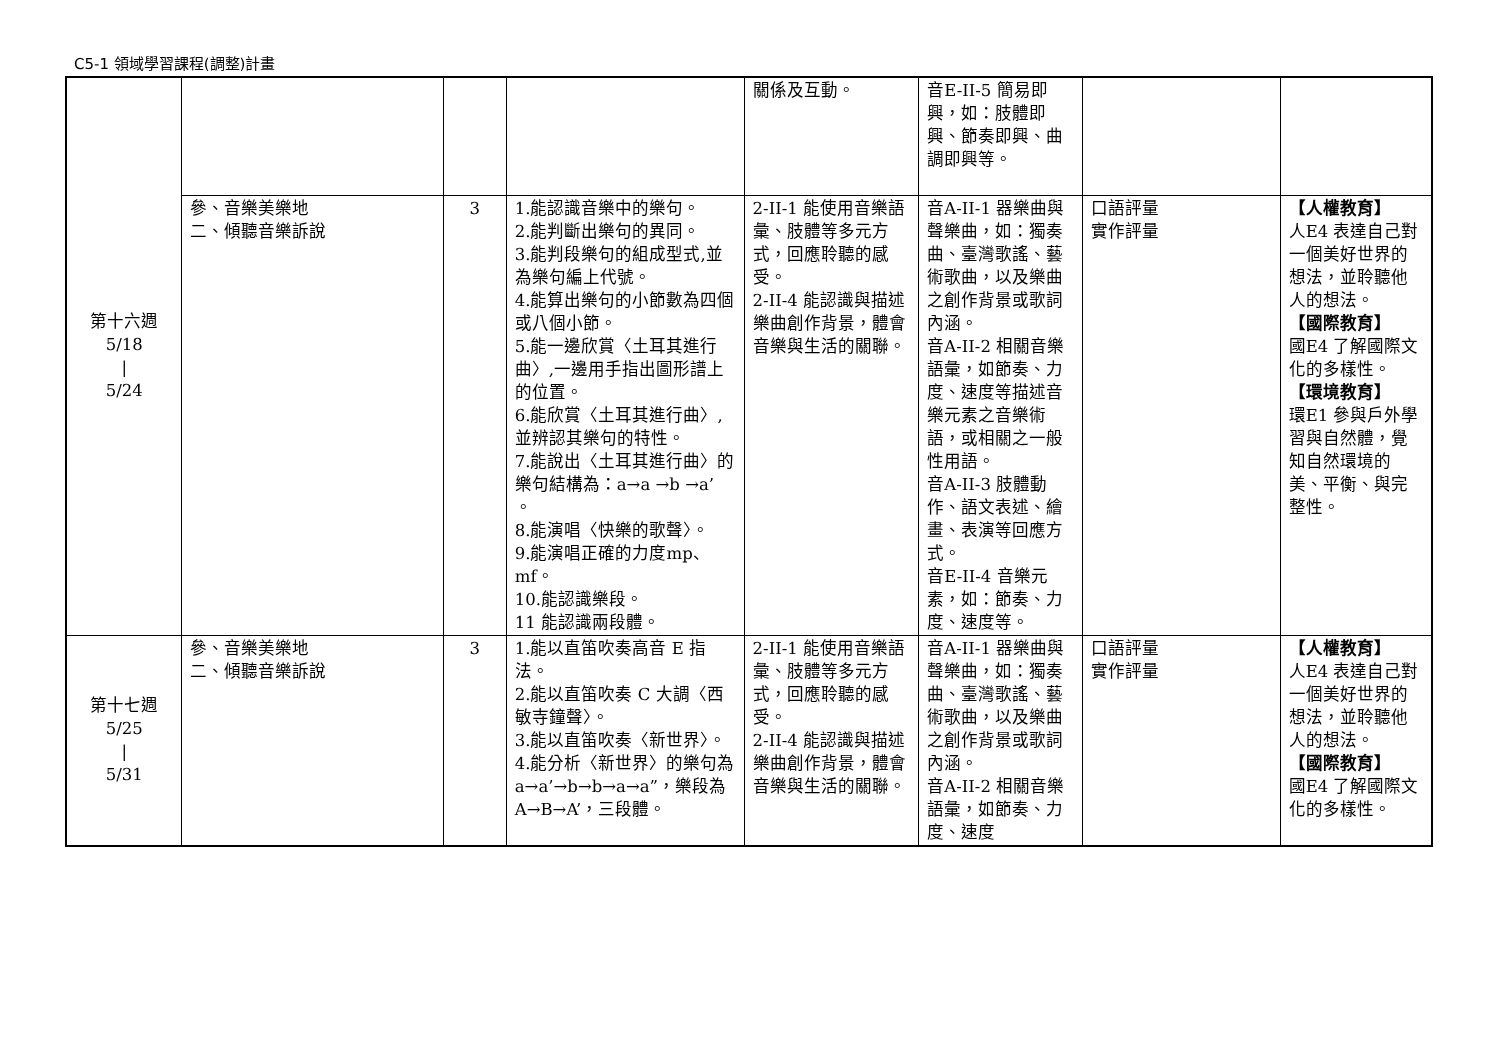C5-1 領域學習課程(調整)計畫
| 第十六週 5/18 / 5/24 | | | | 關係及互動。 | 音E-II-5 簡易即興，如：肢體即興、節奏即興、曲調即興等。 | | |
| | 參、音樂美樂地 二、傾聽音樂訴說 | 3 | 1.能認識音樂中的樂句。 2.能判斷出樂句的異同。 3.能判段樂句的組成型式,並為樂句編上代號。 4.能算出樂句的小節數為四個或八個小節。 5.能一邊欣賞〈土耳其進行曲〉,一邊用手指出圖形譜上的位置。 6.能欣賞〈土耳其進行曲〉,並辨認其樂句的特性。 7.能說出〈土耳其進行曲〉的樂句結構為：a→a →b →a’ 。 8.能演唱〈快樂的歌聲〉。 9.能演唱正確的力度mp、mf。 10.能認識樂段。 11 能認識兩段體。 | 2-II-1 能使用音樂語彙、肢體等多元方式，回應聆聽的感受。 2-II-4 能認識與描述樂曲創作背景，體會音樂與生活的關聯。 | 音A-II-1 器樂曲與聲樂曲，如：獨奏曲、臺灣歌謠、藝術歌曲，以及樂曲之創作背景或歌詞內涵。 音A-II-2 相關音樂語彙，如節奏、力度、速度等描述音樂元素之音樂術語，或相關之一般性用語。 音A-II-3 肢體動作、語文表述、繪畫、表演等回應方式。 音E-II-4 音樂元素，如：節奏、力度、速度等。 | 口語評量 實作評量 | 【人權教育】 人E4 表達自己對一個美好世界的想法，並聆聽他人的想法。 【國際教育】 國E4 了解國際文化的多樣性。 【環境教育】 環E1 參與戶外學習與自然體，覺知自然環境的美、平衡、與完整性。 |
| 第十七週 5/25 / 5/31 | 參、音樂美樂地 二、傾聽音樂訴說 | 3 | 1.能以直笛吹奏高音 E 指法。 2.能以直笛吹奏 C 大調〈西敏寺鐘聲〉。 3.能以直笛吹奏〈新世界〉。 4.能分析〈新世界〉的樂句為a→a’→b→b→a→a”，樂段為A→B→A’，三段體。 | 2-II-1 能使用音樂語彙、肢體等多元方式，回應聆聽的感受。 2-II-4 能認識與描述樂曲創作背景，體會音樂與生活的關聯。 | 音A-II-1 器樂曲與聲樂曲，如：獨奏曲、臺灣歌謠、藝術歌曲，以及樂曲之創作背景或歌詞內涵。 音A-II-2 相關音樂語彙，如節奏、力度、速度 | 口語評量 實作評量 | 【人權教育】 人E4 表達自己對一個美好世界的想法，並聆聽他人的想法。 【國際教育】 國E4 了解國際文化的多樣性。 |